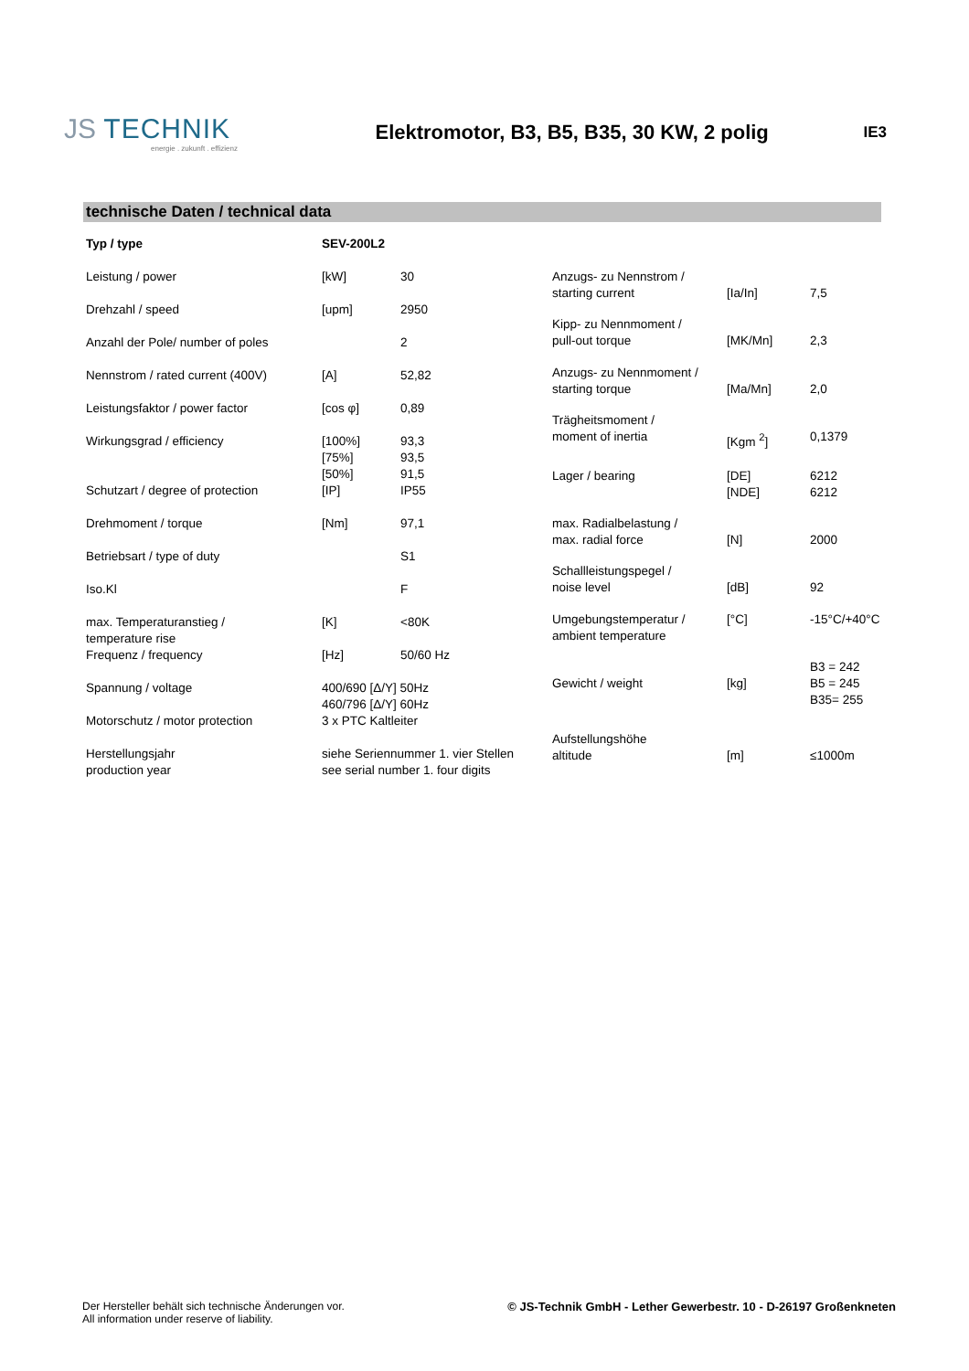JS TECHNIK
energie . zukunft . effizienz
Elektromotor, B3, B5, B35, 30 KW, 2 polig
IE3
technische Daten / technical data
| Typ / type | SEV-200L2 | |
| Leistung / power | [kW] | 30 |
| Drehzahl / speed | [upm] | 2950 |
| Anzahl der Pole/ number of poles | | 2 |
| Nennstrom / rated current (400V) | [A] | 52,82 |
| Leistungsfaktor / power factor | [cos φ] | 0,89 |
| Wirkungsgrad / efficiency | [100%] [75%] [50%] | 93,3 93,5 91,5 |
| Schutzart / degree of protection | [IP] | IP55 |
| Drehmoment / torque | [Nm] | 97,1 |
| Betriebsart / type of duty | | S1 |
| Iso.Kl | | F |
| max. Temperaturanstieg / temperature rise | [K] | <80K |
| Frequenz / frequency | [Hz] | 50/60 Hz |
| Spannung / voltage | 400/690 [Δ/Y] 50Hz 460/796 [Δ/Y] 60Hz | |
| Motorschutz / motor protection | 3 x PTC Kaltleiter | |
| Herstellungsjahr production year | siehe Seriennummer 1. vier Stellen see serial number 1. four digits | |
| Anzugs- zu Nennstrom / starting current | [Ia/In] | 7,5 |
| Kipp- zu Nennmoment / pull-out torque | [MK/Mn] | 2,3 |
| Anzugs- zu Nennmoment / starting torque | [Ma/Mn] | 2,0 |
| Trägheitsmoment / moment of inertia | [Kgm <sup>2</sup>] | 0,1379 |
| Lager / bearing | [DE] [NDE] | 6212 6212 |
| max. Radialbelastung / max. radial force | [N] | 2000 |
| Schallleistungspegel / noise level | [dB] | 92 |
| Umgebungstemperatur / ambient temperature | [°C] | -15°C/+40°C |
| Gewicht / weight | [kg] | B3 = 242 B5 = 245 B35= 255 |
| Aufstellungshöhe altitude | [m] | ≤1000m |
Der Hersteller behält sich technische Änderungen vor.
All information under reserve of liability.
© JS-Technik GmbH - Lether Gewerbestr. 10 - D-26197 Großenkneten